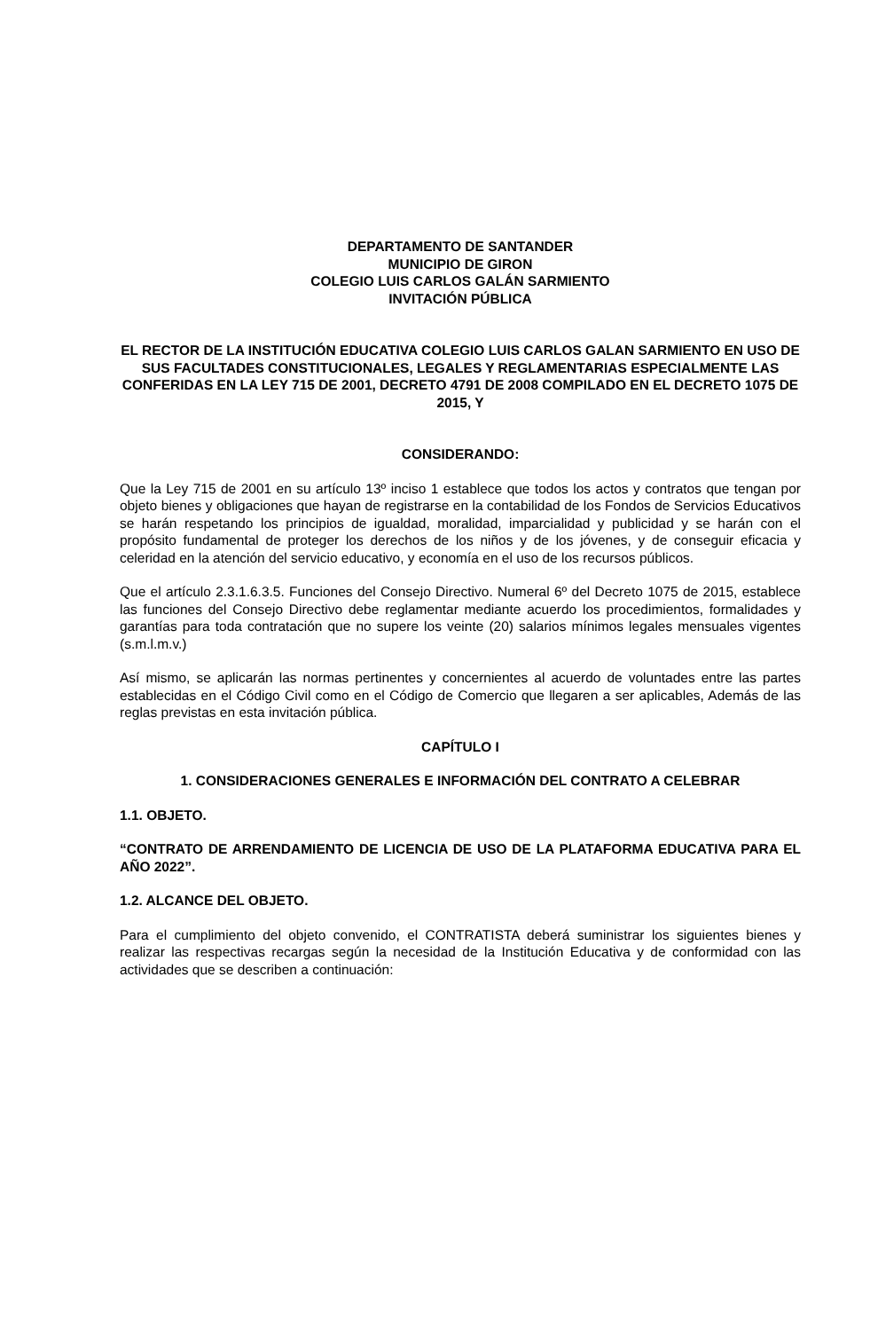DEPARTAMENTO DE SANTANDER
MUNICIPIO DE GIRON
COLEGIO LUIS CARLOS GALÁN SARMIENTO
INVITACIÓN PÚBLICA
EL RECTOR DE LA INSTITUCIÓN EDUCATIVA COLEGIO LUIS CARLOS GALAN SARMIENTO EN USO DE SUS FACULTADES CONSTITUCIONALES, LEGALES Y REGLAMENTARIAS ESPECIALMENTE LAS CONFERIDAS EN LA LEY 715 DE 2001, DECRETO 4791 DE 2008 COMPILADO EN EL DECRETO 1075 DE 2015, Y
CONSIDERANDO:
Que la Ley 715 de 2001 en su artículo 13º inciso 1 establece que todos los actos y contratos que tengan por objeto bienes y obligaciones que hayan de registrarse en la contabilidad de los Fondos de Servicios Educativos se harán respetando los principios de igualdad, moralidad, imparcialidad y publicidad y se harán con el propósito fundamental de proteger los derechos de los niños y de los jóvenes, y de conseguir eficacia y celeridad en la atención del servicio educativo, y economía en el uso de los recursos públicos.
Que el artículo 2.3.1.6.3.5. Funciones del Consejo Directivo. Numeral 6º del Decreto 1075 de 2015, establece las funciones del Consejo Directivo debe reglamentar mediante acuerdo los procedimientos, formalidades y garantías para toda contratación que no supere los veinte (20) salarios mínimos legales mensuales vigentes (s.m.l.m.v.)
Así mismo, se aplicarán las normas pertinentes y concernientes al acuerdo de voluntades entre las partes establecidas en el Código Civil como en el Código de Comercio que llegaren a ser aplicables, Además de las reglas previstas en esta invitación pública.
CAPÍTULO I
1. CONSIDERACIONES GENERALES E INFORMACIÓN DEL CONTRATO A CELEBRAR
1.1. OBJETO.
“CONTRATO DE ARRENDAMIENTO DE LICENCIA DE USO DE LA PLATAFORMA EDUCATIVA PARA EL AÑO 2022”.
1.2. ALCANCE DEL OBJETO.
Para el cumplimiento del objeto convenido, el CONTRATISTA deberá suministrar los siguientes bienes y realizar las respectivas recargas según la necesidad de la Institución Educativa y de conformidad con las actividades que se describen a continuación: